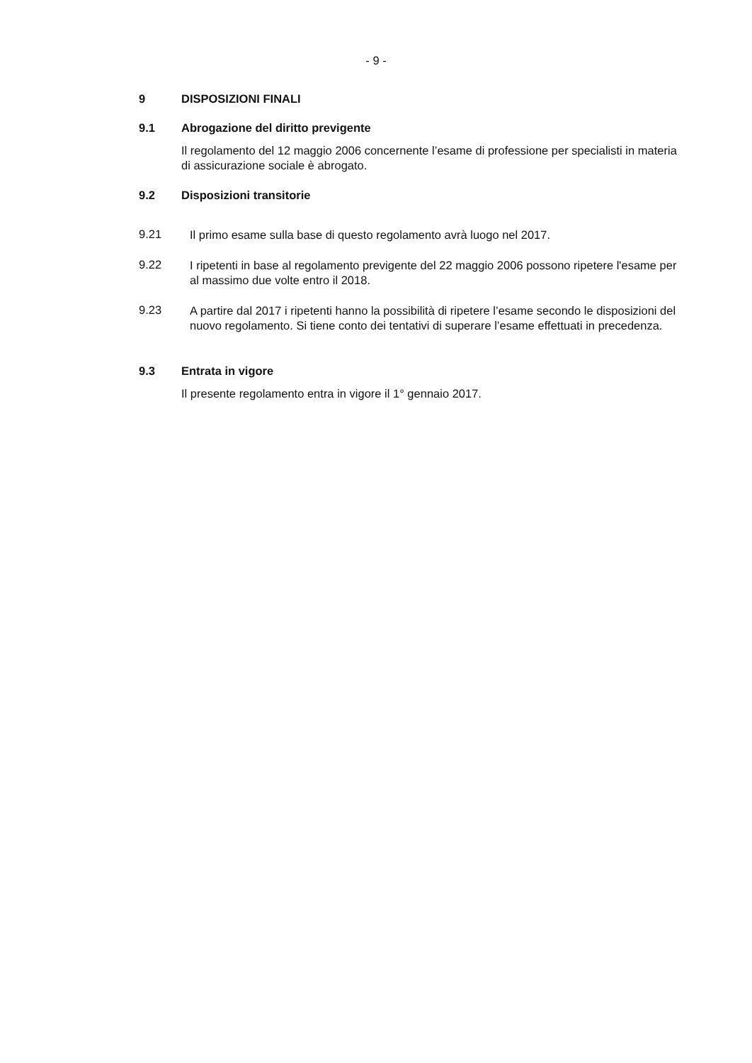- 9 -
9 DISPOSIZIONI FINALI
9.1 Abrogazione del diritto previgente
Il regolamento del 12 maggio 2006 concernente l’esame di professione per specialisti in materia di assicurazione sociale è abrogato.
9.2 Disposizioni transitorie
9.21
Il primo esame sulla base di questo regolamento avrà luogo nel 2017.
9.22
I ripetenti in base al regolamento previgente del 22 maggio 2006 possono ripetere l'esame per al massimo due volte entro il 2018.
9.23
A partire dal 2017 i ripetenti hanno la possibilità di ripetere l’esame secondo le disposizioni del nuovo regolamento. Si tiene conto dei tentativi di superare l’esame effettuati in precedenza.
9.3 Entrata in vigore
Il presente regolamento entra in vigore il 1° gennaio 2017.